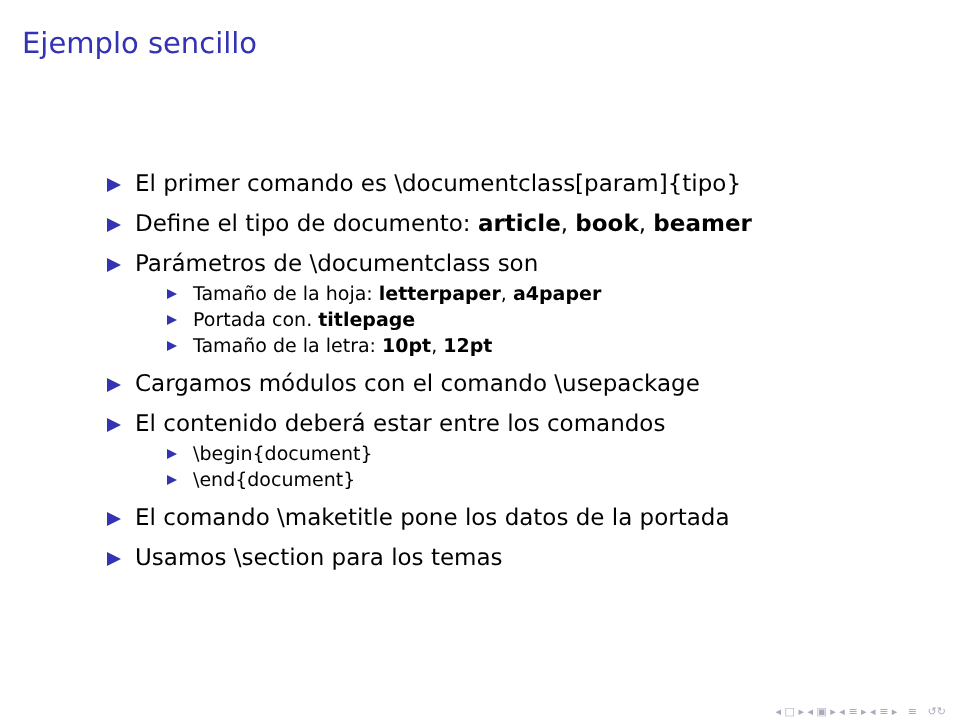Ejemplo sencillo
El primer comando es \documentclass[param]{tipo}
Define el tipo de documento: article, book, beamer
Parámetros de \documentclass son
Tamaño de la hoja: letterpaper, a4paper
Portada con. titlepage
Tamaño de la letra: 10pt, 12pt
Cargamos módulos con el comando \usepackage
El contenido deberá estar entre los comandos
\begin{document}
\end{document}
El comando \maketitle pone los datos de la portada
Usamos \section para los temas
◂ □ ▸ ◂ ▣ ▸ ◂ ≡ ▸ ◂ ≡ ▸ ≡ ↺↻